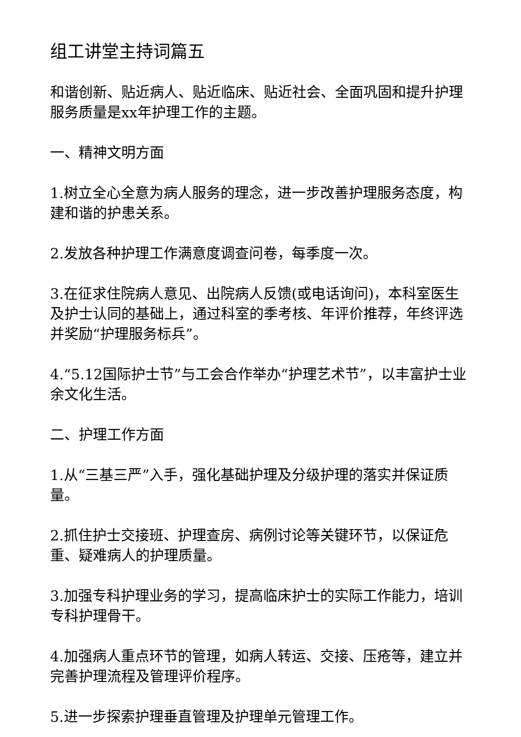组工讲堂主持词篇五
和谐创新、贴近病人、贴近临床、贴近社会、全面巩固和提升护理服务质量是xx年护理工作的主题。
一、精神文明方面
1.树立全心全意为病人服务的理念，进一步改善护理服务态度，构建和谐的护患关系。
2.发放各种护理工作满意度调查问卷，每季度一次。
3.在征求住院病人意见、出院病人反馈(或电话询问)，本科室医生及护士认同的基础上，通过科室的季考核、年评价推荐，年终评选并奖励“护理服务标兵”。
4.“5.12国际护士节”与工会合作举办“护理艺术节”，以丰富护士业余文化生活。
二、护理工作方面
1.从“三基三严”入手，强化基础护理及分级护理的落实并保证质量。
2.抓住护士交接班、护理查房、病例讨论等关键环节，以保证危重、疑难病人的护理质量。
3.加强专科护理业务的学习，提高临床护士的实际工作能力，培训专科护理骨干。
4.加强病人重点环节的管理，如病人转运、交接、压疮等，建立并完善护理流程及管理评价程序。
5.进一步探索护理垂直管理及护理单元管理工作。